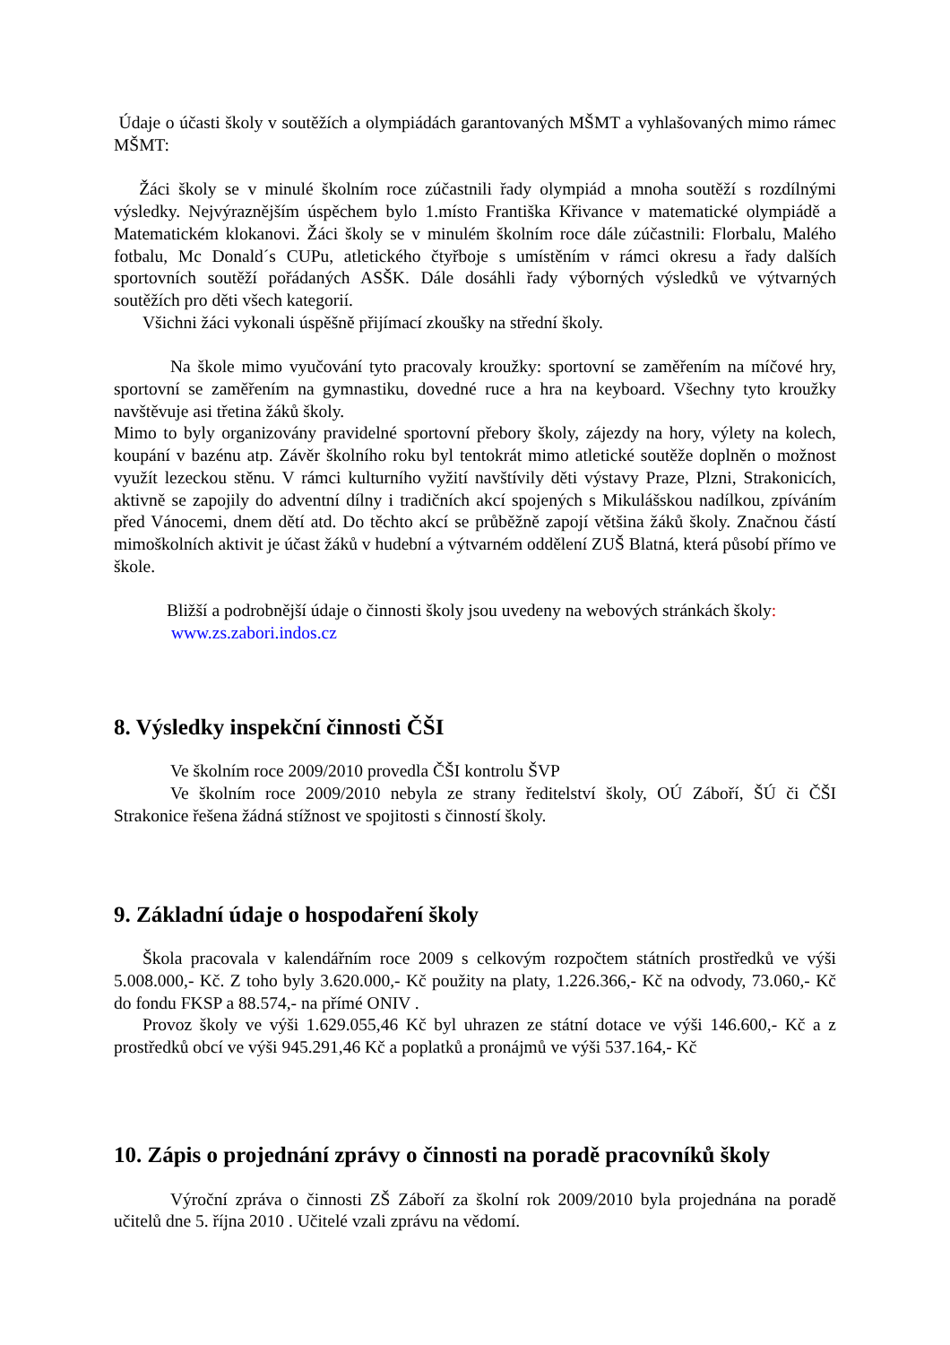Údaje o účasti školy v soutěžích a olympiádách garantovaných MŠMT a vyhlašovaných mimo rámec MŠMT:
Žáci školy se v minulé školním roce zúčastnili řady olympiád a mnoha soutěží s rozdílnými výsledky. Nejvýraznějším úspěchem bylo 1.místo Františka Křivance v matematické olympiádě a Matematickém klokanovi. Žáci školy se v minulém školním roce dále zúčastnili: Florbalu, Malého fotbalu, Mc Donald´s CUPu, atletického čtyřboje s umístěním v rámci okresu a řady dalších sportovních soutěží pořádaných ASŠK. Dále dosáhli řady výborných výsledků ve výtvarných soutěžích pro děti všech kategorií.
Všichni žáci vykonali úspěšně přijímací zkoušky na střední školy.
Na škole mimo vyučování tyto pracovaly kroužky: sportovní se zaměřením na míčové hry, sportovní se zaměřením na gymnastiku, dovedné ruce a hra na keyboard. Všechny tyto kroužky navštěvuje asi třetina žáků školy.
Mimo to byly organizovány pravidelné sportovní přebory školy, zájezdy na hory, výlety na kolech, koupání v bazénu atp. Závěr školního roku byl tentokrát mimo atletické soutěže doplněn o možnost využít lezeckou stěnu. V rámci kulturního vyžití navštívily děti výstavy Praze, Plzni, Strakonicích, aktivně se zapojily do adventní dílny i tradičních akcí spojených s Mikulášskou nadílkou, zpíváním před Vánocemi, dnem dětí atd. Do těchto akcí se průběžně zapojí většina žáků školy. Značnou částí mimoškolních aktivit je účast žáků v hudební a výtvarném oddělení ZUŠ Blatná, která působí přímo ve škole.
Bližší a podrobnější údaje o činnosti školy jsou uvedeny na webových stránkách školy:
www.zs.zabori.indos.cz
8. Výsledky inspekční činnosti ČŠI
Ve školním roce 2009/2010 provedla ČŠI kontrolu ŠVP
Ve školním roce 2009/2010 nebyla ze strany ředitelství školy, OÚ Záboří, ŠÚ či ČŠI Strakonice řešena žádná stížnost ve spojitosti s činností školy.
9. Základní údaje o hospodaření školy
Škola pracovala v kalendářním roce 2009 s celkovým rozpočtem státních prostředků ve výši 5.008.000,- Kč. Z toho byly 3.620.000,- Kč použity na platy, 1.226.366,- Kč na odvody, 73.060,- Kč do fondu FKSP a 88.574,- na přímé ONIV .
Provoz školy ve výši 1.629.055,46 Kč byl uhrazen ze státní dotace ve výši 146.600,- Kč a z prostředků obcí ve výši 945.291,46 Kč a poplatků a pronájmů ve výši 537.164,- Kč
10. Zápis o projednání zprávy o činnosti na poradě pracovníků školy
Výroční zpráva o činnosti ZŠ Záboří za školní rok 2009/2010 byla projednána na poradě učitelů dne 5. října 2010 . Učitelé vzali zprávu na vědomí.